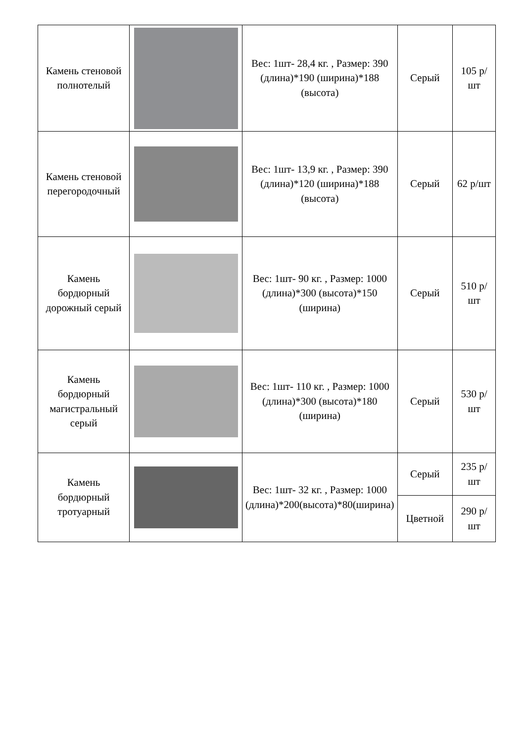| Камень стеновой полнотелый | | Вес: 1шт- 28,4 кг. , Размер: 390 (длина)*190 (ширина)*188 (высота) | Серый | 105 р/шт |
| Камень стеновой перегородочный | | Вес: 1шт- 13,9 кг. , Размер: 390 (длина)*120 (ширина)*188 (высота) | Серый | 62 р/шт |
| Камень бордюрный дорожный серый | | Вес: 1шт- 90 кг. , Размер: 1000 (длина)*300 (высота)*150 (ширина) | Серый | 510 р/шт |
| Камень бордюрный магистральный серый | | Вес: 1шт- 110 кг. , Размер: 1000 (длина)*300 (высота)*180 (ширина) | Серый | 530 р/шт |
| Камень бордюрный тротуарный | | Вес: 1шт- 32 кг. , Размер: 1000 (длина)*200(высота)*80(ширина) | Серый | 235 р/шт |
| | | | Цветной | 290 р/шт |